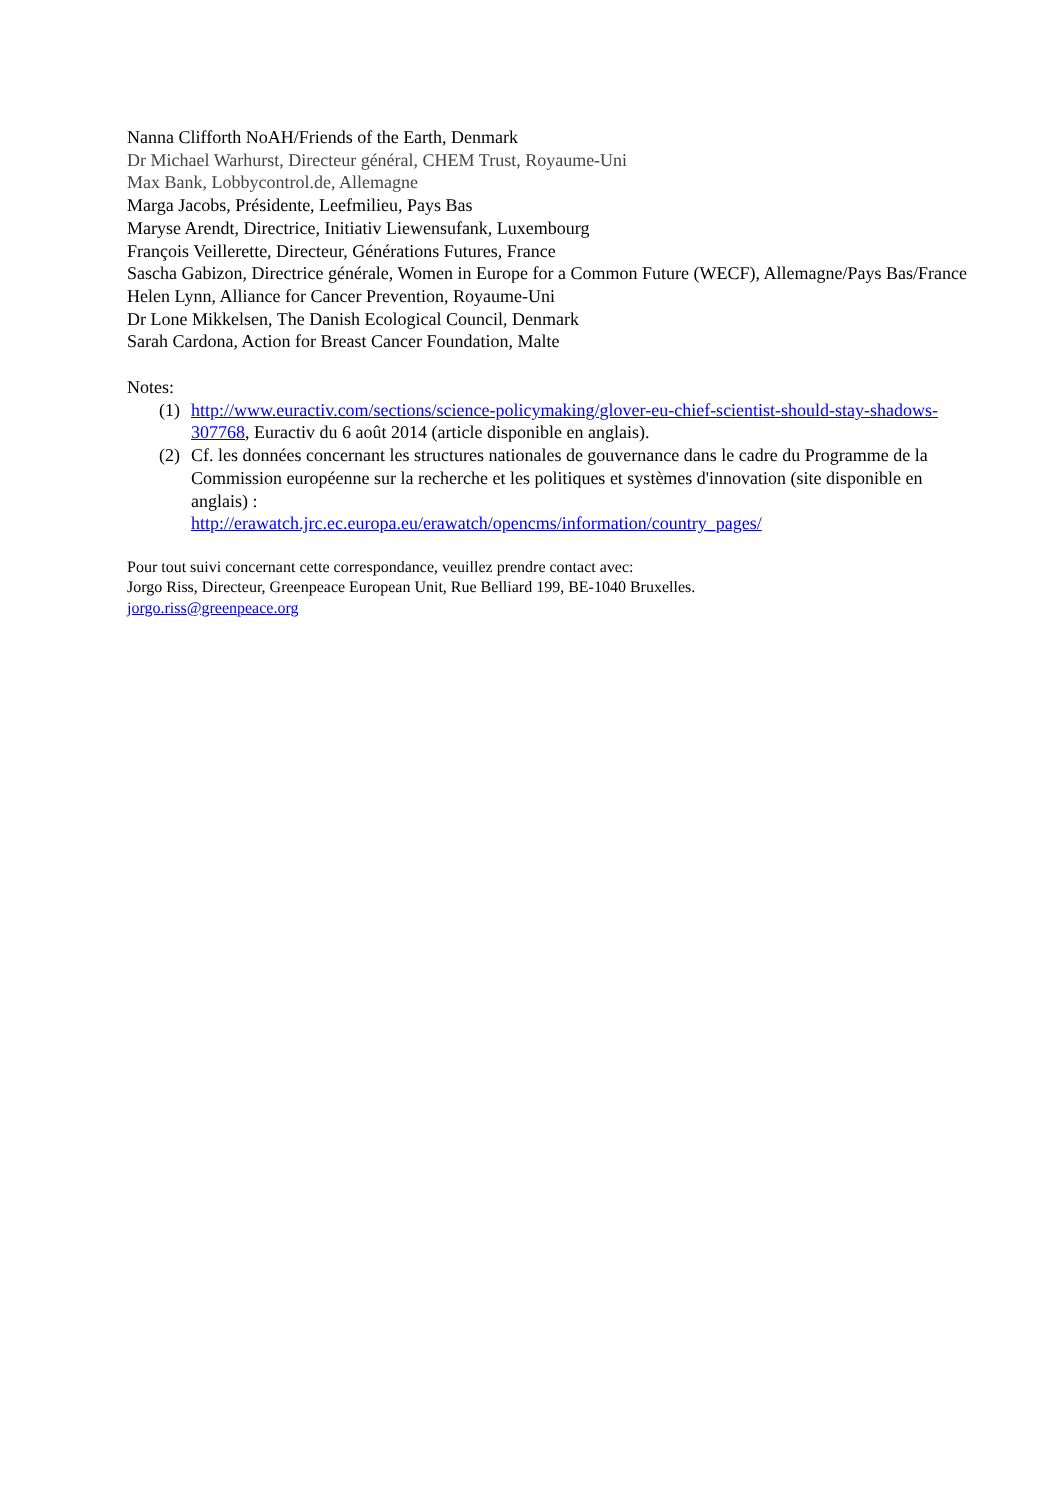Nanna Clifforth NoAH/Friends of the Earth, Denmark
Dr Michael Warhurst, Directeur général, CHEM Trust, Royaume-Uni
Max Bank, Lobbycontrol.de, Allemagne
Marga Jacobs, Présidente, Leefmilieu, Pays Bas
Maryse Arendt, Directrice, Initiativ Liewensufank, Luxembourg
François Veillerette, Directeur, Générations Futures, France
Sascha Gabizon, Directrice générale, Women in Europe for a Common Future (WECF), Allemagne/Pays Bas/France
Helen Lynn, Alliance for Cancer Prevention, Royaume-Uni
Dr Lone Mikkelsen, The Danish Ecological Council, Denmark
Sarah Cardona, Action for Breast Cancer Foundation, Malte
Notes:
(1) http://www.euractiv.com/sections/science-policymaking/glover-eu-chief-scientist-should-stay-shadows-307768, Euractiv du 6 août 2014 (article disponible en anglais).
(2) Cf. les données concernant les structures nationales de gouvernance dans le cadre du Programme de la Commission européenne sur la recherche et les politiques et systèmes d'innovation (site disponible en anglais) :
http://erawatch.jrc.ec.europa.eu/erawatch/opencms/information/country_pages/
Pour tout suivi concernant cette correspondance, veuillez prendre contact avec:
Jorgo Riss, Directeur, Greenpeace European Unit, Rue Belliard 199, BE-1040 Bruxelles.
jorgo.riss@greenpeace.org